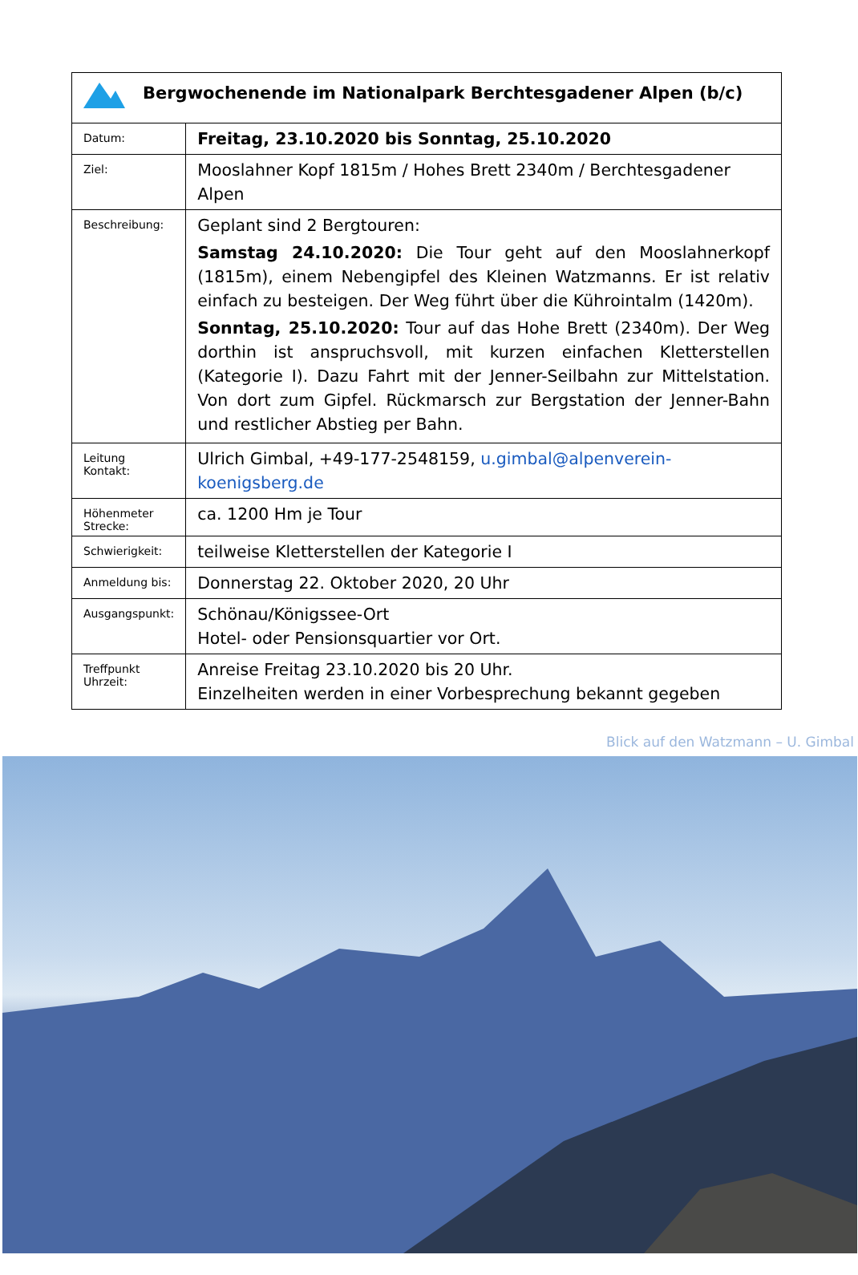| Bergwochenende im Nationalpark Berchtesgadener Alpen (b/c) | |
| Datum: | Freitag, 23.10.2020 bis Sonntag, 25.10.2020 |
| Ziel: | Mooslahner Kopf 1815m / Hohes Brett 2340m / Berchtesgadener Alpen |
| Beschreibung: | Geplant sind 2 Bergtouren: Samstag 24.10.2020: Die Tour geht auf den Mooslahnerkopf (1815m), einem Nebengipfel des Kleinen Watzmanns. Er ist relativ einfach zu besteigen. Der Weg führt über die Kührointalm (1420m). Sonntag, 25.10.2020: Tour auf das Hohe Brett (2340m). Der Weg dorthin ist anspruchsvoll, mit kurzen einfachen Kletterstellen (Kategorie I). Dazu Fahrt mit der Jenner-Seilbahn zur Mittelstation. Von dort zum Gipfel. Rückmarsch zur Bergstation der Jenner-Bahn und restlicher Abstieg per Bahn. |
| Leitung Kontakt: | Ulrich Gimbal, +49-177-2548159, u.gimbal@alpenverein-koenigsberg.de |
| Höhenmeter Strecke: | ca. 1200 Hm je Tour |
| Schwierigkeit: | teilweise Kletterstellen der Kategorie I |
| Anmeldung bis: | Donnerstag 22. Oktober 2020, 20 Uhr |
| Ausgangspunkt: | Schönau/Königssee-Ort Hotel- oder Pensionsquartier vor Ort. |
| Treffpunkt Uhrzeit: | Anreise Freitag 23.10.2020 bis 20 Uhr. Einzelheiten werden in einer Vorbesprechung bekannt gegeben |
Blick auf den Watzmann – U. Gimbal